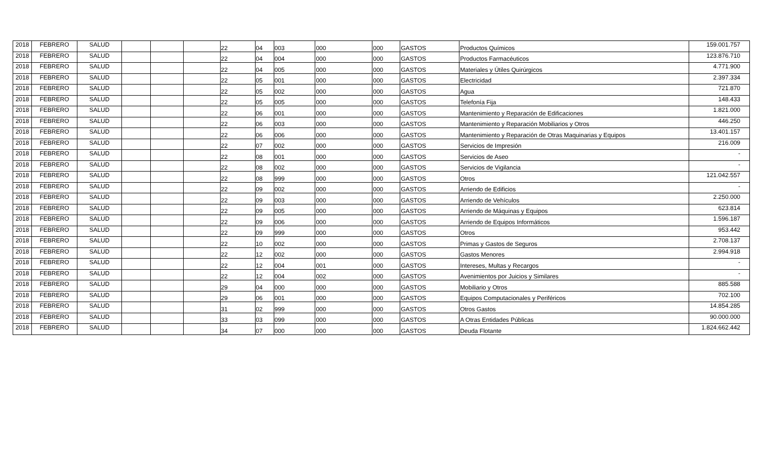| 2018 | FEBRERO | SALUD | | | | 22 | 04 | 003 | 000 | 000 | GASTOS | Productos Químicos | 159.001.757 |
| 2018 | FEBRERO | SALUD | | | | 22 | 04 | 004 | 000 | 000 | GASTOS | Productos Farmacéuticos | 123.876.710 |
| 2018 | FEBRERO | SALUD | | | | 22 | 04 | 005 | 000 | 000 | GASTOS | Materiales y Útiles Quirúrgicos | 4.771.900 |
| 2018 | FEBRERO | SALUD | | | | 22 | 05 | 001 | 000 | 000 | GASTOS | Electricidad | 2.397.334 |
| 2018 | FEBRERO | SALUD | | | | 22 | 05 | 002 | 000 | 000 | GASTOS | Agua | 721.870 |
| 2018 | FEBRERO | SALUD | | | | 22 | 05 | 005 | 000 | 000 | GASTOS | Telefonía Fija | 148.433 |
| 2018 | FEBRERO | SALUD | | | | 22 | 06 | 001 | 000 | 000 | GASTOS | Mantenimiento y Reparación de Edificaciones | 1.821.000 |
| 2018 | FEBRERO | SALUD | | | | 22 | 06 | 003 | 000 | 000 | GASTOS | Mantenimiento y Reparación Mobiliarios y Otros | 446.250 |
| 2018 | FEBRERO | SALUD | | | | 22 | 06 | 006 | 000 | 000 | GASTOS | Mantenimiento y Reparación de Otras Maquinarias y Equipos | 13.401.157 |
| 2018 | FEBRERO | SALUD | | | | 22 | 07 | 002 | 000 | 000 | GASTOS | Servicios de Impresión | 216.009 |
| 2018 | FEBRERO | SALUD | | | | 22 | 08 | 001 | 000 | 000 | GASTOS | Servicios de Aseo | - |
| 2018 | FEBRERO | SALUD | | | | 22 | 08 | 002 | 000 | 000 | GASTOS | Servicios de Vigilancia | - |
| 2018 | FEBRERO | SALUD | | | | 22 | 08 | 999 | 000 | 000 | GASTOS | Otros | 121.042.557 |
| 2018 | FEBRERO | SALUD | | | | 22 | 09 | 002 | 000 | 000 | GASTOS | Arriendo de Edificios | - |
| 2018 | FEBRERO | SALUD | | | | 22 | 09 | 003 | 000 | 000 | GASTOS | Arriendo de Vehículos | 2.250.000 |
| 2018 | FEBRERO | SALUD | | | | 22 | 09 | 005 | 000 | 000 | GASTOS | Arriendo de Máquinas y Equipos | 623.814 |
| 2018 | FEBRERO | SALUD | | | | 22 | 09 | 006 | 000 | 000 | GASTOS | Arriendo de Equipos Informáticos | 1.596.187 |
| 2018 | FEBRERO | SALUD | | | | 22 | 09 | 999 | 000 | 000 | GASTOS | Otros | 953.442 |
| 2018 | FEBRERO | SALUD | | | | 22 | 10 | 002 | 000 | 000 | GASTOS | Primas y Gastos de Seguros | 2.708.137 |
| 2018 | FEBRERO | SALUD | | | | 22 | 12 | 002 | 000 | 000 | GASTOS | Gastos Menores | 2.994.918 |
| 2018 | FEBRERO | SALUD | | | | 22 | 12 | 004 | 001 | 000 | GASTOS | Intereses, Multas y Recargos | - |
| 2018 | FEBRERO | SALUD | | | | 22 | 12 | 004 | 002 | 000 | GASTOS | Avenimientos por Juicios y Similares | - |
| 2018 | FEBRERO | SALUD | | | | 29 | 04 | 000 | 000 | 000 | GASTOS | Mobiliario y Otros | 885.588 |
| 2018 | FEBRERO | SALUD | | | | 29 | 06 | 001 | 000 | 000 | GASTOS | Equipos Computacionales y Periféricos | 702.100 |
| 2018 | FEBRERO | SALUD | | | | 31 | 02 | 999 | 000 | 000 | GASTOS | Otros Gastos | 14.854.285 |
| 2018 | FEBRERO | SALUD | | | | 33 | 03 | 099 | 000 | 000 | GASTOS | A Otras Entidades Públicas | 90.000.000 |
| 2018 | FEBRERO | SALUD | | | | 34 | 07 | 000 | 000 | 000 | GASTOS | Deuda Flotante | 1.824.662.442 |